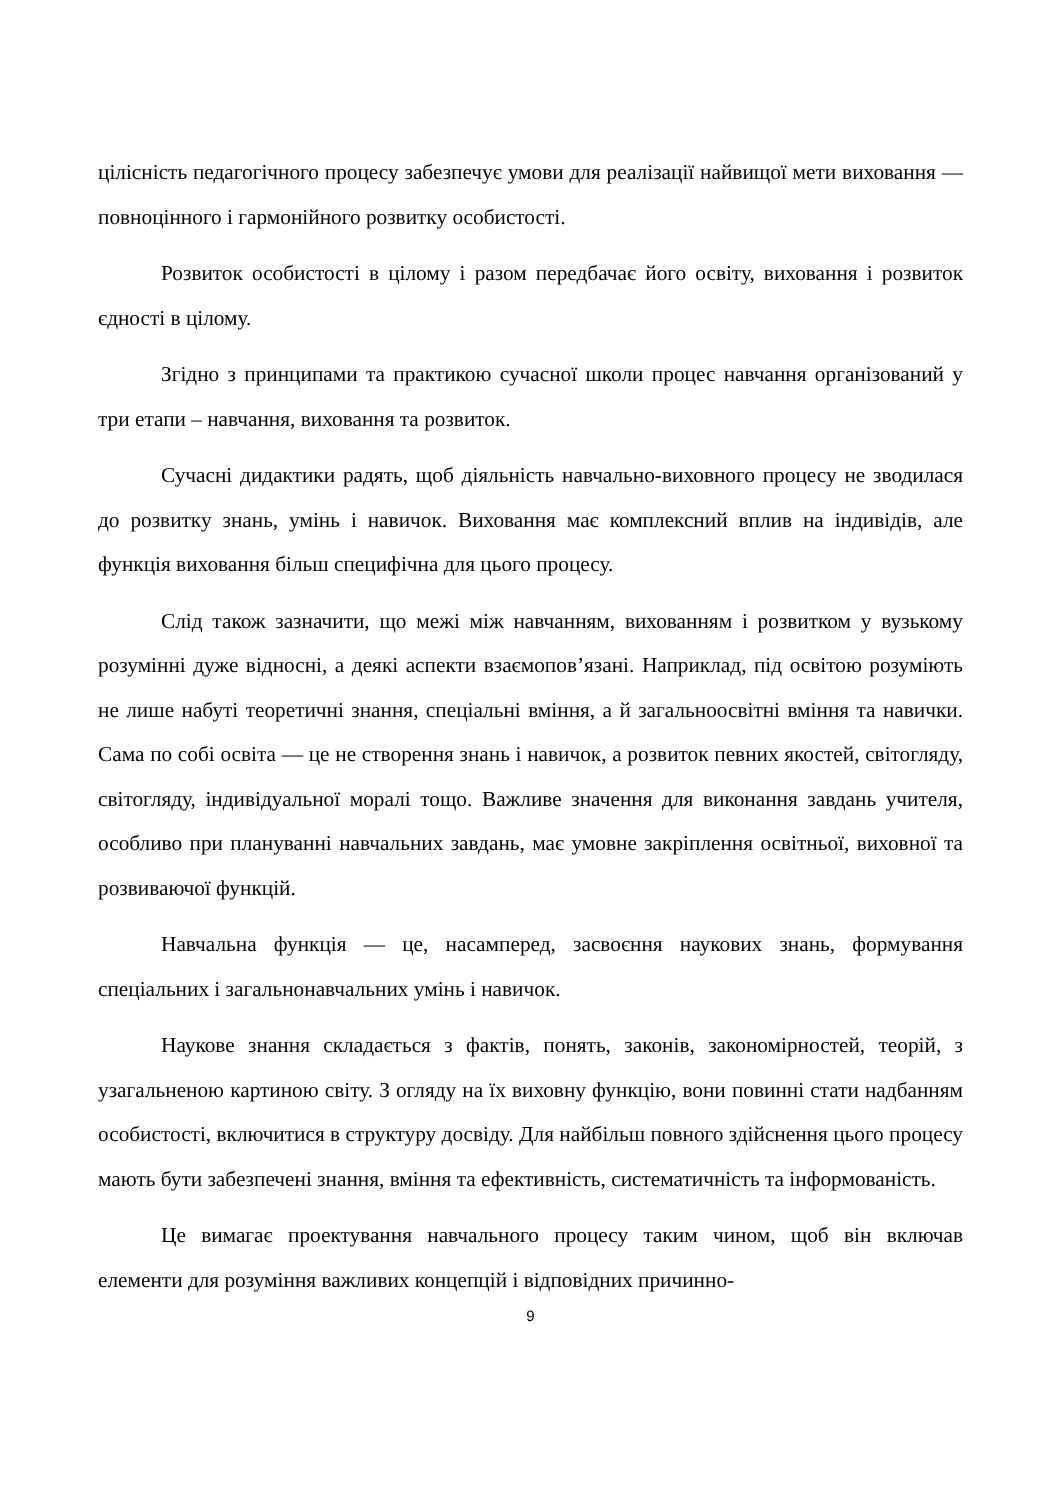цілісність педагогічного процесу забезпечує умови для реалізації найвищої мети виховання — повноцінного і гармонійного розвитку особистості.
Розвиток особистості в цілому і разом передбачає його освіту, виховання і розвиток єдності в цілому.
Згідно з принципами та практикою сучасної школи процес навчання організований у три етапи – навчання, виховання та розвиток.
Сучасні дидактики радять, щоб діяльність навчально-виховного процесу не зводилася до розвитку знань, умінь і навичок. Виховання має комплексний вплив на індивідів, але функція виховання більш специфічна для цього процесу.
Слід також зазначити, що межі між навчанням, вихованням і розвитком у вузькому розумінні дуже відносні, а деякі аспекти взаємопов’язані. Наприклад, під освітою розуміють не лише набуті теоретичні знання, спеціальні вміння, а й загальноосвітні вміння та навички. Сама по собі освіта — це не створення знань і навичок, а розвиток певних якостей, світогляду, світогляду, індивідуальної моралі тощо. Важливе значення для виконання завдань учителя, особливо при плануванні навчальних завдань, має умовне закріплення освітньої, виховної та розвиваючої функцій.
Навчальна функція — це, насамперед, засвоєння наукових знань, формування спеціальних і загальнонавчальних умінь і навичок.
Наукове знання складається з фактів, понять, законів, закономірностей, теорій, з узагальненою картиною світу. З огляду на їх виховну функцію, вони повинні стати надбанням особистості, включитися в структуру досвіду. Для найбільш повного здійснення цього процесу мають бути забезпечені знання, вміння та ефективність, систематичність та інформованість.
Це вимагає проектування навчального процесу таким чином, щоб він включав елементи для розуміння важливих концепцій і відповідних причинно-
9